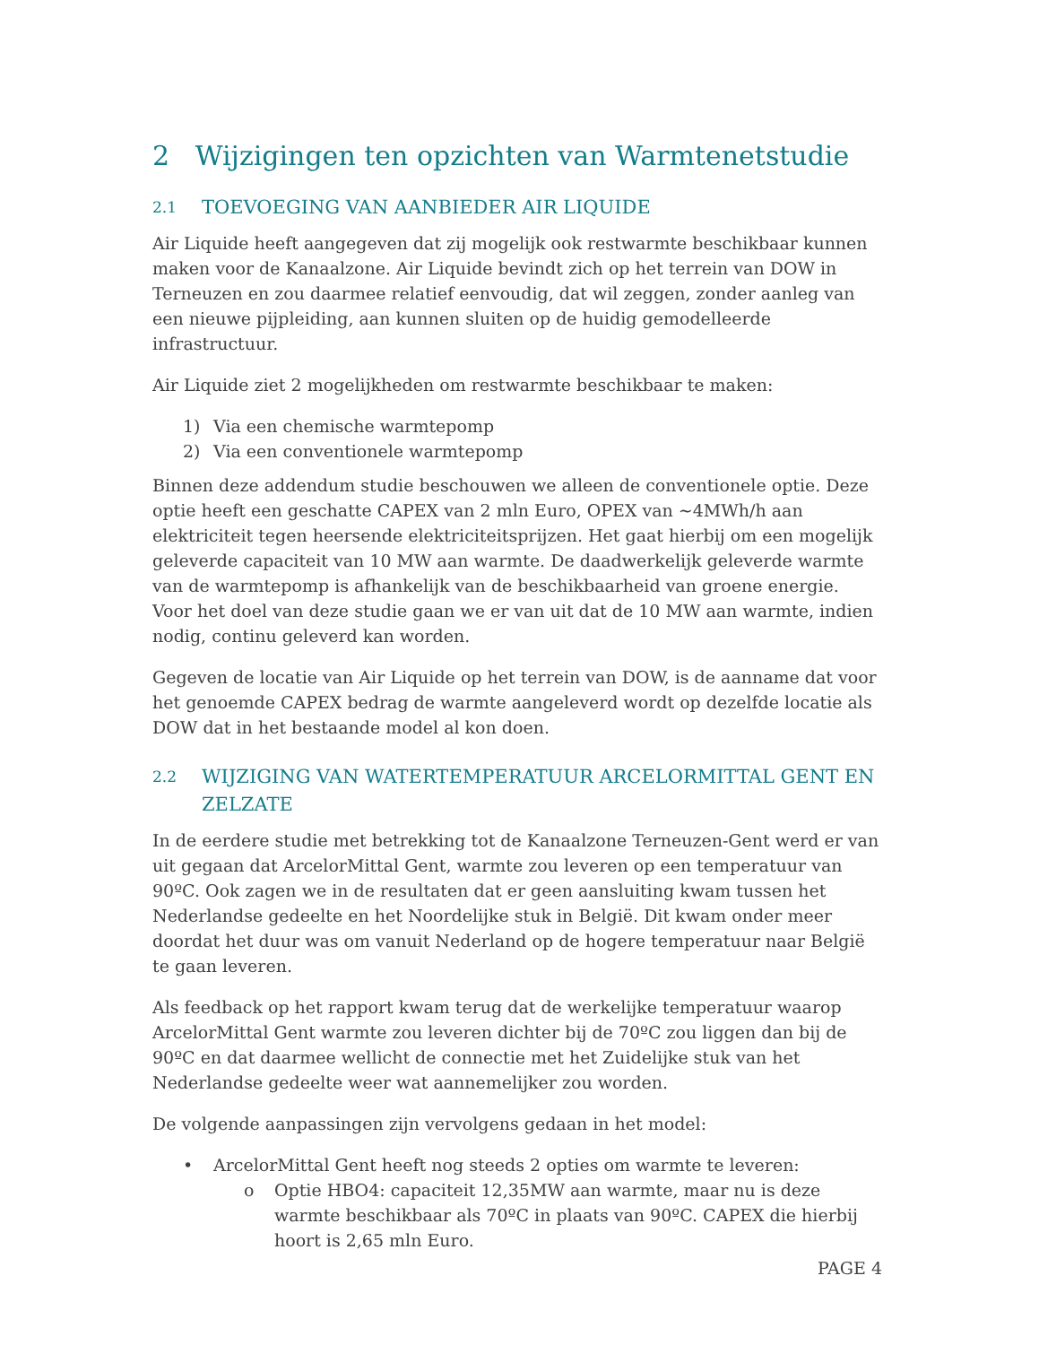2 Wijzigingen ten opzichten van Warmtenetstudie
2.1 TOEVOEGING VAN AANBIEDER AIR LIQUIDE
Air Liquide heeft aangegeven dat zij mogelijk ook restwarmte beschikbaar kunnen maken voor de Kanaalzone. Air Liquide bevindt zich op het terrein van DOW in Terneuzen en zou daarmee relatief eenvoudig, dat wil zeggen, zonder aanleg van een nieuwe pijpleiding, aan kunnen sluiten op de huidig gemodelleerde infrastructuur.
Air Liquide ziet 2 mogelijkheden om restwarmte beschikbaar te maken:
1) Via een chemische warmtepomp
2) Via een conventionele warmtepomp
Binnen deze addendum studie beschouwen we alleen de conventionele optie. Deze optie heeft een geschatte CAPEX van 2 mln Euro, OPEX van ~4MWh/h aan elektriciteit tegen heersende elektriciteitsprijzen. Het gaat hierbij om een mogelijk geleverde capaciteit van 10 MW aan warmte. De daadwerkelijk geleverde warmte van de warmtepomp is afhankelijk van de beschikbaarheid van groene energie. Voor het doel van deze studie gaan we er van uit dat de 10 MW aan warmte, indien nodig, continu geleverd kan worden.
Gegeven de locatie van Air Liquide op het terrein van DOW, is de aanname dat voor het genoemde CAPEX bedrag de warmte aangeleverd wordt op dezelfde locatie als DOW dat in het bestaande model al kon doen.
2.2 WIJZIGING VAN WATERTEMPERATUUR ARCELORMITTAL GENT EN ZELZATE
In de eerdere studie met betrekking tot de Kanaalzone Terneuzen-Gent werd er van uit gegaan dat ArcelorMittal Gent, warmte zou leveren op een temperatuur van 90ºC. Ook zagen we in de resultaten dat er geen aansluiting kwam tussen het Nederlandse gedeelte en het Noordelijke stuk in België. Dit kwam onder meer doordat het duur was om vanuit Nederland op de hogere temperatuur naar België te gaan leveren.
Als feedback op het rapport kwam terug dat de werkelijke temperatuur waarop ArcelorMittal Gent warmte zou leveren dichter bij de 70ºC zou liggen dan bij de 90ºC en dat daarmee wellicht de connectie met het Zuidelijke stuk van het Nederlandse gedeelte weer wat aannemelijker zou worden.
De volgende aanpassingen zijn vervolgens gedaan in het model:
• ArcelorMittal Gent heeft nog steeds 2 opties om warmte te leveren:
o Optie HBO4: capaciteit 12,35MW aan warmte, maar nu is deze warmte beschikbaar als 70ºC in plaats van 90ºC. CAPEX die hierbij hoort is 2,65 mln Euro.
PAGE 4